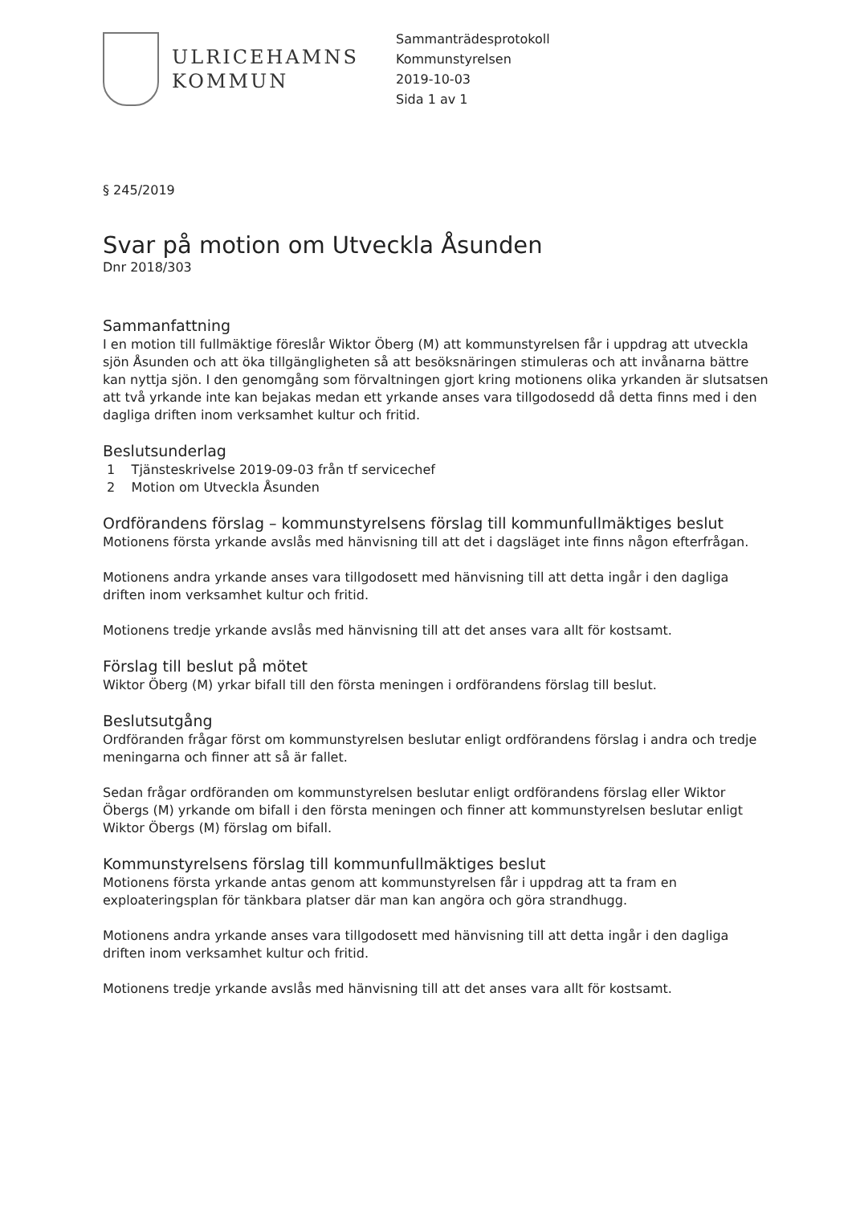ULRICEHAMNS
KOMMUN
Sammanträdesprotokoll
Kommunstyrelsen
2019-10-03
Sida 1 av 1
§ 245/2019
Svar på motion om Utveckla Åsunden
Dnr 2018/303
Sammanfattning
I en motion till fullmäktige föreslår Wiktor Öberg (M) att kommunstyrelsen får i uppdrag att utveckla sjön Åsunden och att öka tillgängligheten så att besöksnäringen stimuleras och att invånarna bättre kan nyttja sjön. I den genomgång som förvaltningen gjort kring motionens olika yrkanden är slutsatsen att två yrkande inte kan bejakas medan ett yrkande anses vara tillgodosedd då detta finns med i den dagliga driften inom verksamhet kultur och fritid.
Beslutsunderlag
1 Tjänsteskrivelse 2019-09-03 från tf servicechef
2 Motion om Utveckla Åsunden
Ordförandens förslag – kommunstyrelsens förslag till kommunfullmäktiges beslut
Motionens första yrkande avslås med hänvisning till att det i dagsläget inte finns någon efterfrågan.
Motionens andra yrkande anses vara tillgodosett med hänvisning till att detta ingår i den dagliga driften inom verksamhet kultur och fritid.
Motionens tredje yrkande avslås med hänvisning till att det anses vara allt för kostsamt.
Förslag till beslut på mötet
Wiktor Öberg (M) yrkar bifall till den första meningen i ordförandens förslag till beslut.
Beslutsutgång
Ordföranden frågar först om kommunstyrelsen beslutar enligt ordförandens förslag i andra och tredje meningarna och finner att så är fallet.
Sedan frågar ordföranden om kommunstyrelsen beslutar enligt ordförandens förslag eller Wiktor Öbergs (M) yrkande om bifall i den första meningen och finner att kommunstyrelsen beslutar enligt Wiktor Öbergs (M) förslag om bifall.
Kommunstyrelsens förslag till kommunfullmäktiges beslut
Motionens första yrkande antas genom att kommunstyrelsen får i uppdrag att ta fram en exploateringsplan för tänkbara platser där man kan angöra och göra strandhugg.
Motionens andra yrkande anses vara tillgodosett med hänvisning till att detta ingår i den dagliga driften inom verksamhet kultur och fritid.
Motionens tredje yrkande avslås med hänvisning till att det anses vara allt för kostsamt.